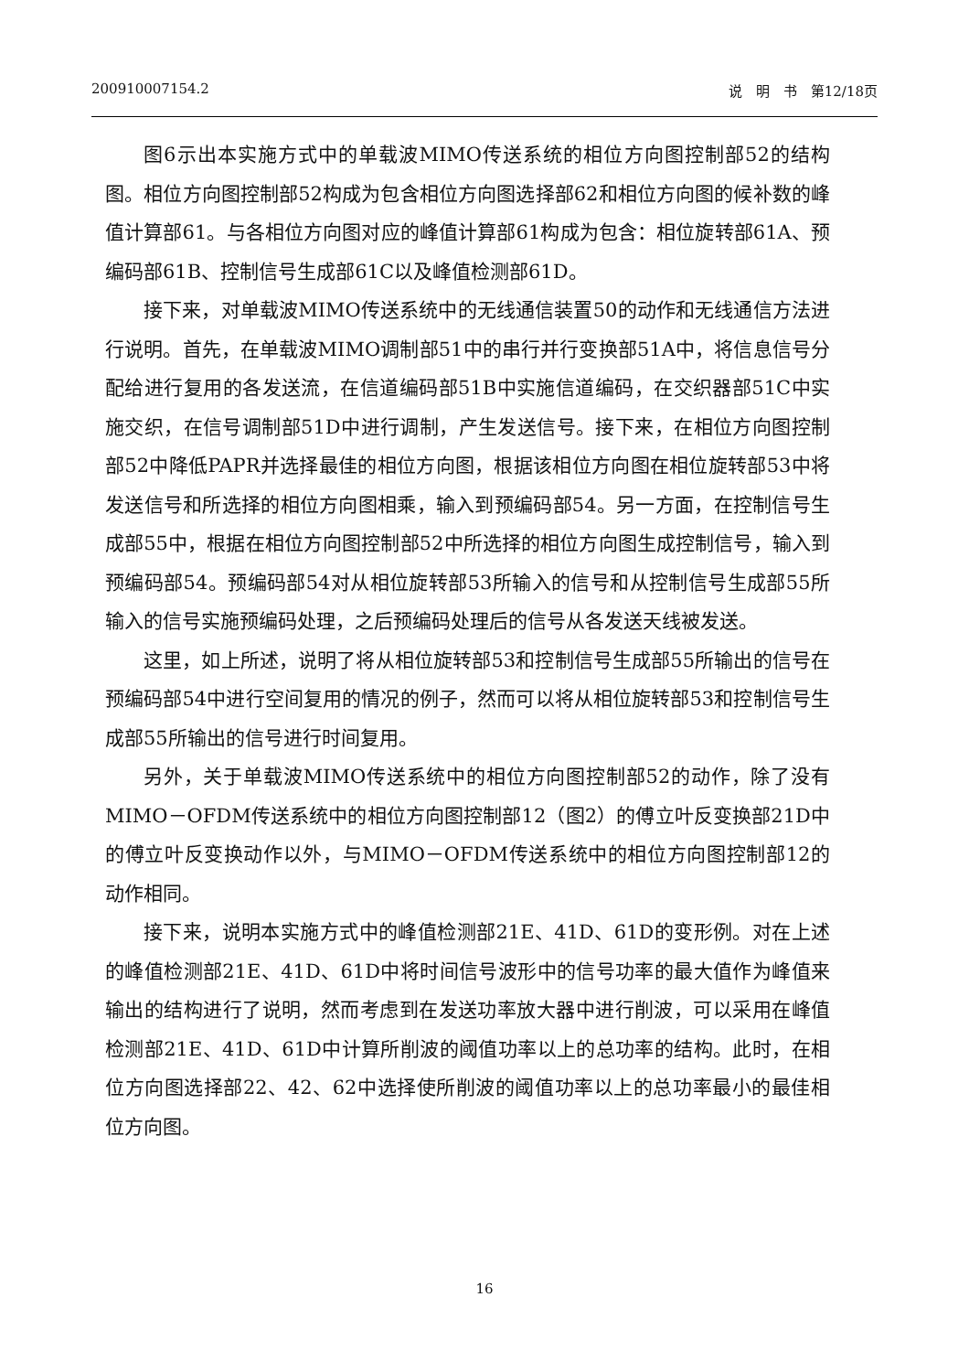200910007154.2 说　明　书　第12/18页
图6示出本实施方式中的单载波MIMO传送系统的相位方向图控制部52的结构图。相位方向图控制部52构成为包含相位方向图选择部62和相位方向图的候补数的峰值计算部61。与各相位方向图对应的峰值计算部61构成为包含：相位旋转部61A、预编码部61B、控制信号生成部61C以及峰值检测部61D。
接下来，对单载波MIMO传送系统中的无线通信装置50的动作和无线通信方法进行说明。首先，在单载波MIMO调制部51中的串行并行变换部51A中，将信息信号分配给进行复用的各发送流，在信道编码部51B中实施信道编码，在交织器部51C中实施交织，在信号调制部51D中进行调制，产生发送信号。接下来，在相位方向图控制部52中降低PAPR并选择最佳的相位方向图，根据该相位方向图在相位旋转部53中将发送信号和所选择的相位方向图相乘，输入到预编码部54。另一方面，在控制信号生成部55中，根据在相位方向图控制部52中所选择的相位方向图生成控制信号，输入到预编码部54。预编码部54对从相位旋转部53所输入的信号和从控制信号生成部55所输入的信号实施预编码处理，之后预编码处理后的信号从各发送天线被发送。
这里，如上所述，说明了将从相位旋转部53和控制信号生成部55所输出的信号在预编码部54中进行空间复用的情况的例子，然而可以将从相位旋转部53和控制信号生成部55所输出的信号进行时间复用。
另外，关于单载波MIMO传送系统中的相位方向图控制部52的动作，除了没有MIMO－OFDM传送系统中的相位方向图控制部12（图2）的傅立叶反变换部21D中的傅立叶反变换动作以外，与MIMO－OFDM传送系统中的相位方向图控制部12的动作相同。
接下来，说明本实施方式中的峰值检测部21E、41D、61D的变形例。对在上述的峰值检测部21E、41D、61D中将时间信号波形中的信号功率的最大值作为峰值来输出的结构进行了说明，然而考虑到在发送功率放大器中进行削波，可以采用在峰值检测部21E、41D、61D中计算所削波的阈值功率以上的总功率的结构。此时，在相位方向图选择部22、42、62中选择使所削波的阈值功率以上的总功率最小的最佳相位方向图。
16